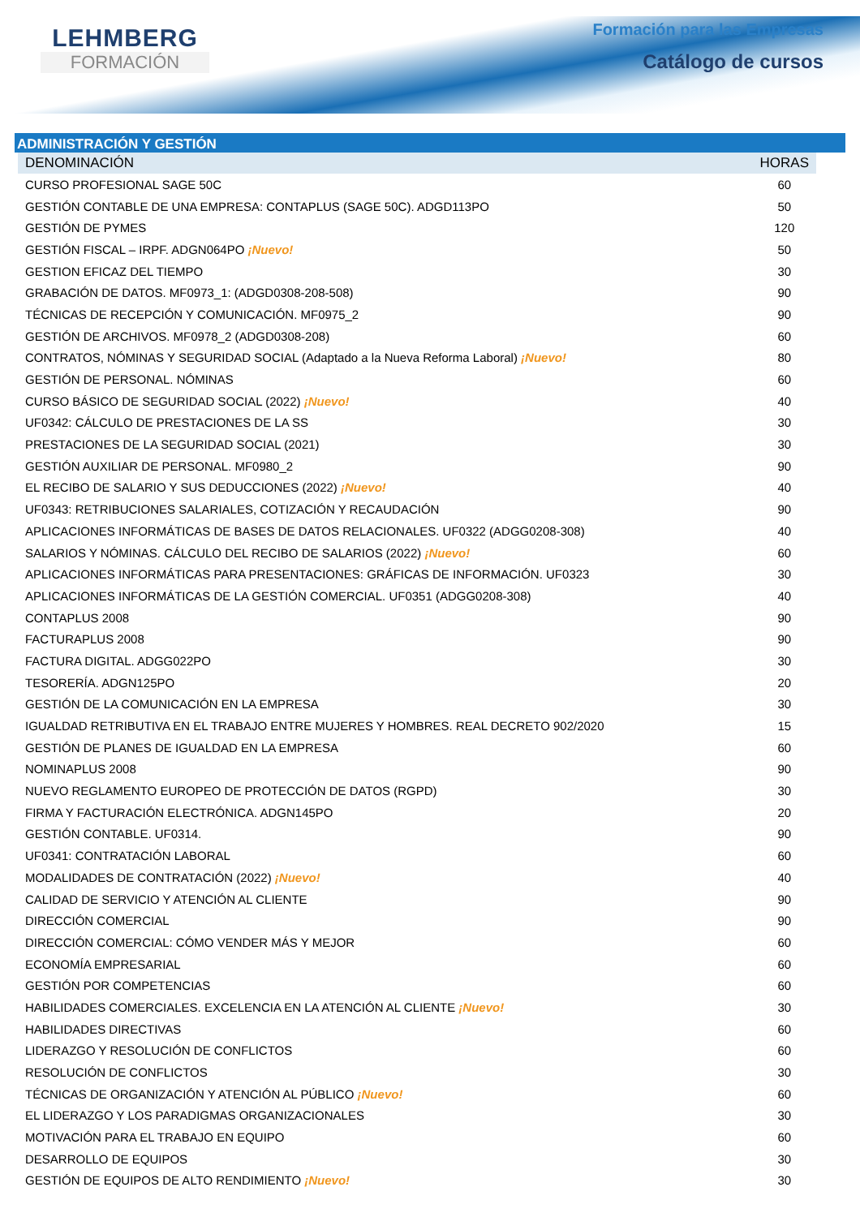LEHMBERG
FORMACIÓN
Formación para las Empresas
Catálogo de cursos
ADMINISTRACIÓN Y GESTIÓN
| DENOMINACIÓN | HORAS |
| --- | --- |
| CURSO PROFESIONAL SAGE 50C | 60 |
| GESTIÓN CONTABLE DE UNA EMPRESA: CONTAPLUS (SAGE 50C). ADGD113PO | 50 |
| GESTIÓN DE PYMES | 120 |
| GESTIÓN FISCAL – IRPF. ADGN064PO ¡Nuevo! | 50 |
| GESTION EFICAZ DEL TIEMPO | 30 |
| GRABACIÓN DE DATOS. MF0973_1: (ADGD0308-208-508) | 90 |
| TÉCNICAS DE RECEPCIÓN Y COMUNICACIÓN. MF0975_2 | 90 |
| GESTIÓN DE ARCHIVOS. MF0978_2 (ADGD0308-208) | 60 |
| CONTRATOS, NÓMINAS Y SEGURIDAD SOCIAL (Adaptado a la Nueva Reforma Laboral) ¡Nuevo! | 80 |
| GESTIÓN DE PERSONAL. NÓMINAS | 60 |
| CURSO BÁSICO DE SEGURIDAD SOCIAL (2022) ¡Nuevo! | 40 |
| UF0342: CÁLCULO DE PRESTACIONES DE LA SS | 30 |
| PRESTACIONES DE LA SEGURIDAD SOCIAL (2021) | 30 |
| GESTIÓN AUXILIAR DE PERSONAL. MF0980_2 | 90 |
| EL RECIBO DE SALARIO Y SUS DEDUCCIONES (2022) ¡Nuevo! | 40 |
| UF0343: RETRIBUCIONES SALARIALES, COTIZACIÓN Y RECAUDACIÓN | 90 |
| APLICACIONES INFORMÁTICAS DE BASES DE DATOS RELACIONALES. UF0322 (ADGG0208-308) | 40 |
| SALARIOS Y NÓMINAS. CÁLCULO DEL RECIBO DE SALARIOS (2022) ¡Nuevo! | 60 |
| APLICACIONES INFORMÁTICAS PARA PRESENTACIONES: GRÁFICAS DE INFORMACIÓN. UF0323 | 30 |
| APLICACIONES INFORMÁTICAS DE LA GESTIÓN COMERCIAL. UF0351 (ADGG0208-308) | 40 |
| CONTAPLUS 2008 | 90 |
| FACTURAPLUS 2008 | 90 |
| FACTURA DIGITAL. ADGG022PO | 30 |
| TESORERÍA. ADGN125PO | 20 |
| GESTIÓN DE LA COMUNICACIÓN EN LA EMPRESA | 30 |
| IGUALDAD RETRIBUTIVA EN EL TRABAJO ENTRE MUJERES Y HOMBRES. REAL DECRETO 902/2020 | 15 |
| GESTIÓN DE PLANES DE IGUALDAD EN LA EMPRESA | 60 |
| NOMINAPLUS 2008 | 90 |
| NUEVO REGLAMENTO EUROPEO DE PROTECCIÓN DE DATOS (RGPD) | 30 |
| FIRMA Y FACTURACIÓN ELECTRÓNICA. ADGN145PO | 20 |
| GESTIÓN CONTABLE. UF0314. | 90 |
| UF0341: CONTRATACIÓN LABORAL | 60 |
| MODALIDADES DE CONTRATACIÓN (2022) ¡Nuevo! | 40 |
| CALIDAD DE SERVICIO Y ATENCIÓN AL CLIENTE | 90 |
| DIRECCIÓN COMERCIAL | 90 |
| DIRECCIÓN COMERCIAL: CÓMO VENDER MÁS Y MEJOR | 60 |
| ECONOMÍA EMPRESARIAL | 60 |
| GESTIÓN POR COMPETENCIAS | 60 |
| HABILIDADES COMERCIALES. EXCELENCIA EN LA ATENCIÓN AL CLIENTE ¡Nuevo! | 30 |
| HABILIDADES DIRECTIVAS | 60 |
| LIDERAZGO Y RESOLUCIÓN DE CONFLICTOS | 60 |
| RESOLUCIÓN DE CONFLICTOS | 30 |
| TÉCNICAS DE ORGANIZACIÓN Y ATENCIÓN AL PÚBLICO ¡Nuevo! | 60 |
| EL LIDERAZGO Y LOS PARADIGMAS ORGANIZACIONALES | 30 |
| MOTIVACIÓN PARA EL TRABAJO EN EQUIPO | 60 |
| DESARROLLO DE EQUIPOS | 30 |
| GESTIÓN DE EQUIPOS DE ALTO RENDIMIENTO ¡Nuevo! | 30 |